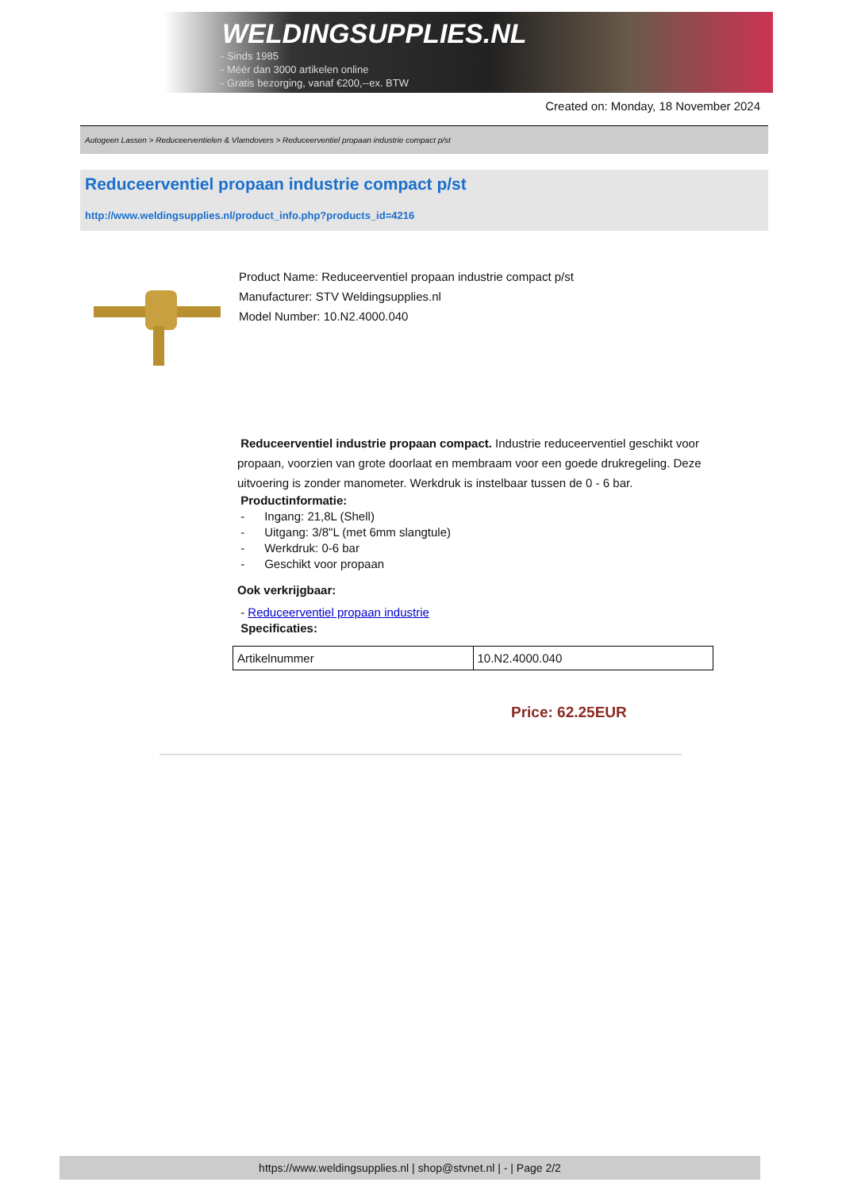WELDINGSUPPLIES.NL
- Sinds 1985
- Méér dan 3000 artikelen online
- Gratis bezorging, vanaf €200,--ex. BTW
Created on: Monday, 18 November 2024
Autogeen Lassen > Reduceerventielen & Vlamdovers > Reduceerventiel propaan industrie compact p/st
Reduceerventiel propaan industrie compact p/st
http://www.weldingsupplies.nl/product_info.php?products_id=4216
Product Name: Reduceerventiel propaan industrie compact p/st
Manufacturer: STV Weldingsupplies.nl
Model Number: 10.N2.4000.040
Reduceerventiel industrie propaan compact. Industrie reduceerventiel geschikt voor propaan, voorzien van grote doorlaat en membraam voor een goede drukregeling. Deze uitvoering is zonder manometer. Werkdruk is instelbaar tussen de 0 - 6 bar.
Productinformatie:
- Ingang: 21,8L (Shell)
- Uitgang: 3/8"L (met 6mm slangtule)
- Werkdruk: 0-6 bar
- Geschikt voor propaan
Ook verkrijgbaar:
- Reduceerventiel propaan industrie
Specificaties:
| Artikelnummer | 10.N2.4000.040 |
Price: 62.25EUR
https://www.weldingsupplies.nl | shop@stvnet.nl | - | Page 2/2